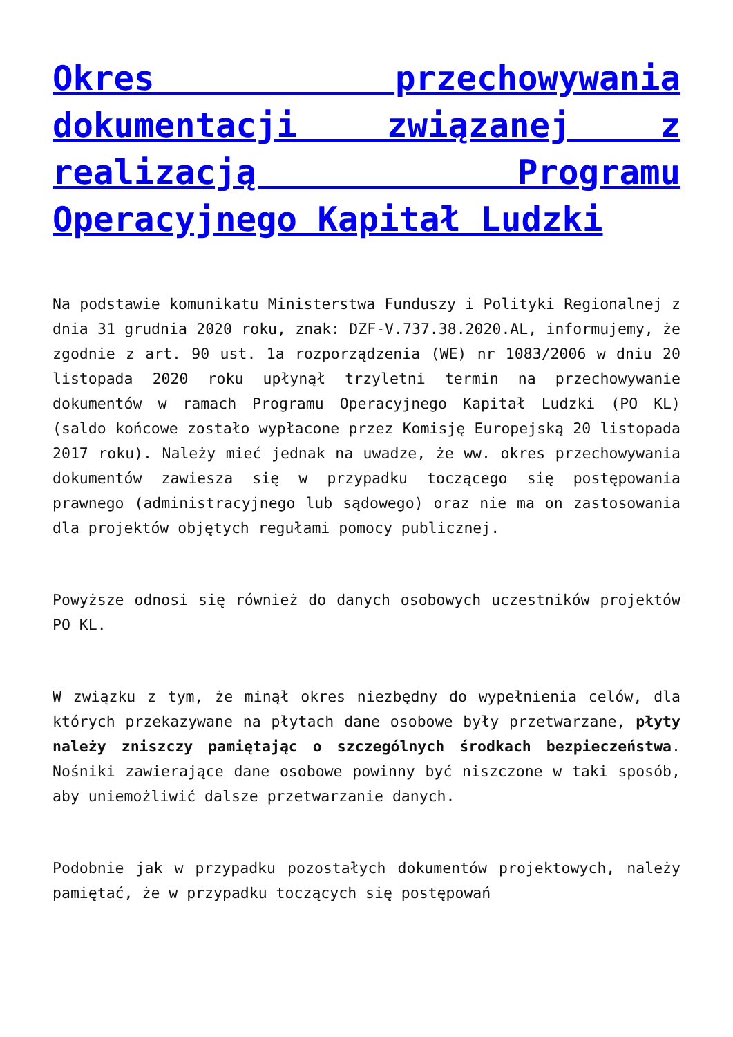Okres przechowywania dokumentacji związanej z realizacją Programu Operacyjnego Kapitał Ludzki
Na podstawie komunikatu Ministerstwa Funduszy i Polityki Regionalnej z dnia 31 grudnia 2020 roku, znak: DZF-V.737.38.2020.AL, informujemy, że zgodnie z art. 90 ust. 1a rozporządzenia (WE) nr 1083/2006 w dniu 20 listopada 2020 roku upłynął trzyletni termin na przechowywanie dokumentów w ramach Programu Operacyjnego Kapitał Ludzki (PO KL) (saldo końcowe zostało wypłacone przez Komisję Europejską 20 listopada 2017 roku). Należy mieć jednak na uwadze, że ww. okres przechowywania dokumentów zawiesza się w przypadku toczącego się postępowania prawnego (administracyjnego lub sądowego) oraz nie ma on zastosowania dla projektów objętych regułami pomocy publicznej.
Powyższe odnosi się również do danych osobowych uczestników projektów PO KL.
W związku z tym, że minął okres niezbędny do wypełnienia celów, dla których przekazywane na płytach dane osobowe były przetwarzane, płyty należy zniszczy pamiętając o szczególnych środkach bezpieczeństwa. Nośniki zawierające dane osobowe powinny być niszczone w taki sposób, aby uniemożliwić dalsze przetwarzanie danych.
Podobnie jak w przypadku pozostałych dokumentów projektowych, należy pamiętać, że w przypadku toczących się postępowań